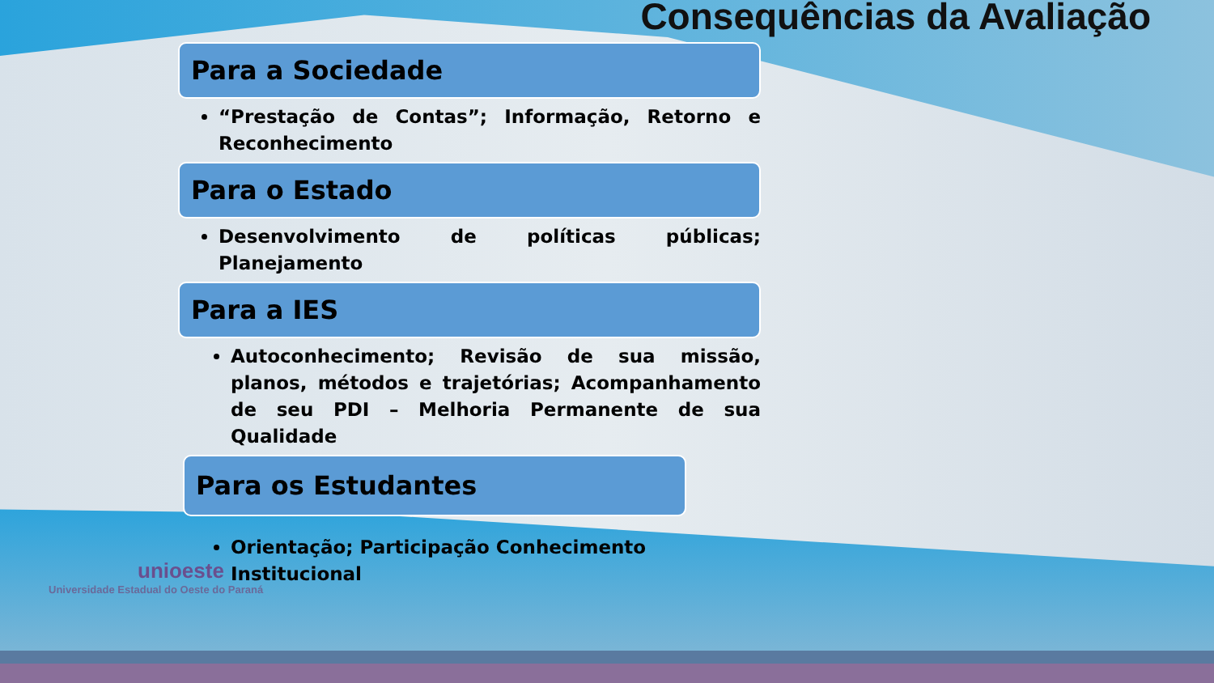Consequências da Avaliação
Para a Sociedade
“Prestação de Contas”; Informação, Retorno e Reconhecimento
Para o Estado
Desenvolvimento de políticas públicas; Planejamento
Para a IES
Autoconhecimento; Revisão de sua missão, planos, métodos e trajetórias; Acompanhamento de seu PDI – Melhoria Permanente de sua Qualidade
Para os Estudantes
Orientação; Participação Conhecimento Institucional
unioeste
Universidade Estadual do Oeste do Paraná